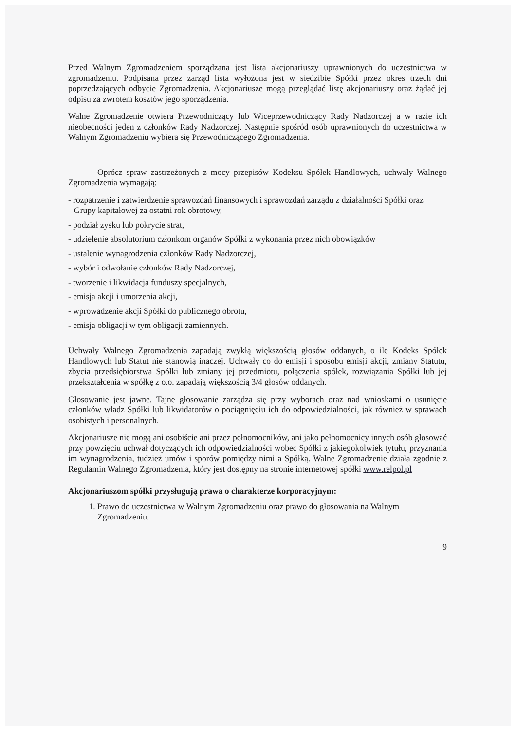Przed Walnym Zgromadzeniem sporządzana jest lista akcjonariuszy uprawnionych do uczestnictwa w zgromadzeniu. Podpisana przez zarząd lista wyłożona jest w siedzibie Spółki przez okres trzech dni poprzedzających odbycie Zgromadzenia. Akcjonariusze mogą przeglądać listę akcjonariuszy oraz żądać jej odpisu za zwrotem kosztów jego sporządzenia.
Walne Zgromadzenie otwiera Przewodniczący lub Wiceprzewodniczący Rady Nadzorczej a w razie ich nieobecności jeden z członków Rady Nadzorczej. Następnie spośród osób uprawnionych do uczestnictwa w Walnym Zgromadzeniu wybiera się Przewodniczącego Zgromadzenia.
Oprócz spraw zastrzeżonych z mocy przepisów Kodeksu Spółek Handlowych, uchwały Walnego Zgromadzenia wymagają:
- rozpatrzenie i zatwierdzenie sprawozdań finansowych i sprawozdań zarządu z działalności Spółki oraz Grupy kapitałowej za ostatni rok obrotowy,
- podział zysku lub pokrycie strat,
- udzielenie absolutorium członkom organów Spółki z wykonania przez nich obowiązków
- ustalenie wynagrodzenia członków Rady Nadzorczej,
- wybór i odwołanie członków Rady Nadzorczej,
- tworzenie i likwidacja funduszy specjalnych,
- emisja akcji i umorzenia akcji,
- wprowadzenie akcji Spółki do publicznego obrotu,
- emisja obligacji w tym obligacji zamiennych.
Uchwały Walnego Zgromadzenia zapadają zwykłą większością głosów oddanych, o ile Kodeks Spółek Handlowych lub Statut nie stanowią inaczej. Uchwały co do emisji i sposobu emisji akcji, zmiany Statutu, zbycia przedsiębiorstwa Spółki lub zmiany jej przedmiotu, połączenia spółek, rozwiązania Spółki lub jej przekształcenia w spółkę z o.o. zapadają większością 3/4 głosów oddanych.
Głosowanie jest jawne. Tajne głosowanie zarządza się przy wyborach oraz nad wnioskami o usunięcie członków władz Spółki lub likwidatorów o pociągnięciu ich do odpowiedzialności, jak również w sprawach osobistych i personalnych.
Akcjonariusze nie mogą ani osobiście ani przez pełnomocników, ani jako pełnomocnicy innych osób głosować przy powzięciu uchwał dotyczących ich odpowiedzialności wobec Spółki z jakiegokolwiek tytułu, przyznania im wynagrodzenia, tudzież umów i sporów pomiędzy nimi a Spółką. Walne Zgromadzenie działa zgodnie z Regulamin Walnego Zgromadzenia, który jest dostępny na stronie internetowej spółki www.relpol.pl
Akcjonariuszom spółki przysługują prawa o charakterze korporacyjnym:
1. Prawo do uczestnictwa w Walnym Zgromadzeniu oraz prawo do głosowania na Walnym Zgromadzeniu.
9